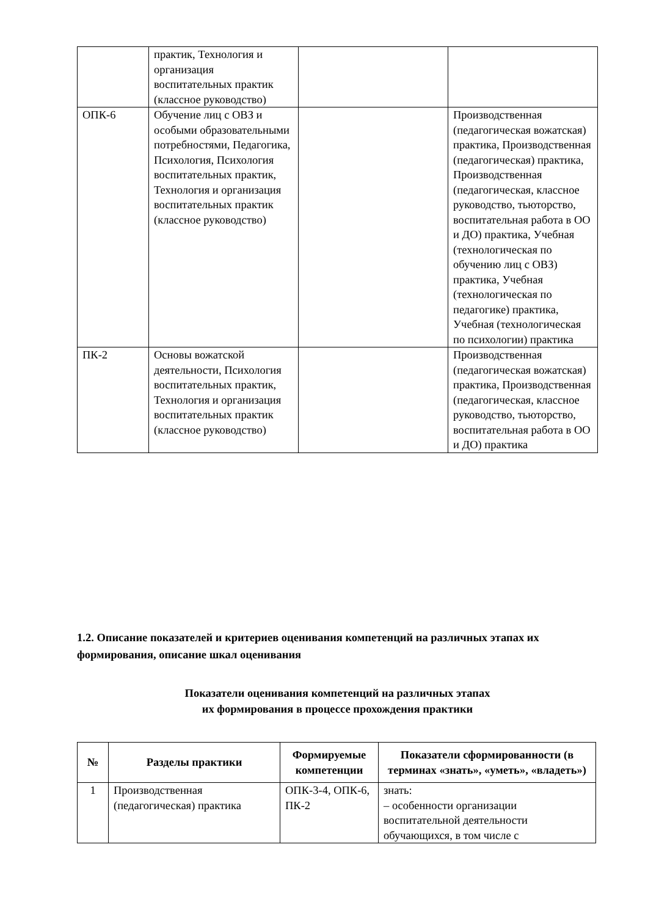| | практик, Технология и организация воспитательных практик (классное руководство) | | |
| ОПК-6 | Обучение лиц с ОВЗ и особыми образовательными потребностями, Педагогика, Психология, Психология воспитательных практик, Технология и организация воспитательных практик (классное руководство) | | Производственная (педагогическая вожатская) практика, Производственная (педагогическая) практика, Производственная (педагогическая, классное руководство, тьюторство, воспитательная работа в ОО и ДО) практика, Учебная (технологическая по обучению лиц с ОВЗ) практика, Учебная (технологическая по педагогике) практика, Учебная (технологическая по психологии) практика |
| ПК-2 | Основы вожатской деятельности, Психология воспитательных практик, Технология и организация воспитательных практик (классное руководство) | | Производственная (педагогическая вожатская) практика, Производственная (педагогическая, классное руководство, тьюторство, воспитательная работа в ОО и ДО) практика |
1.2. Описание показателей и критериев оценивания компетенций на различных этапах их формирования, описание шкал оценивания
Показатели оценивания компетенций на различных этапах
их формирования в процессе прохождения практики
| № | Разделы практики | Формируемые компетенции | Показатели сформированности (в терминах «знать», «уметь», «владеть») |
| --- | --- | --- | --- |
| 1 | Производственная (педагогическая) практика | ОПК-3-4, ОПК-6, ПК-2 | знать: – особенности организации воспитательной деятельности обучающихся, в том числе с |